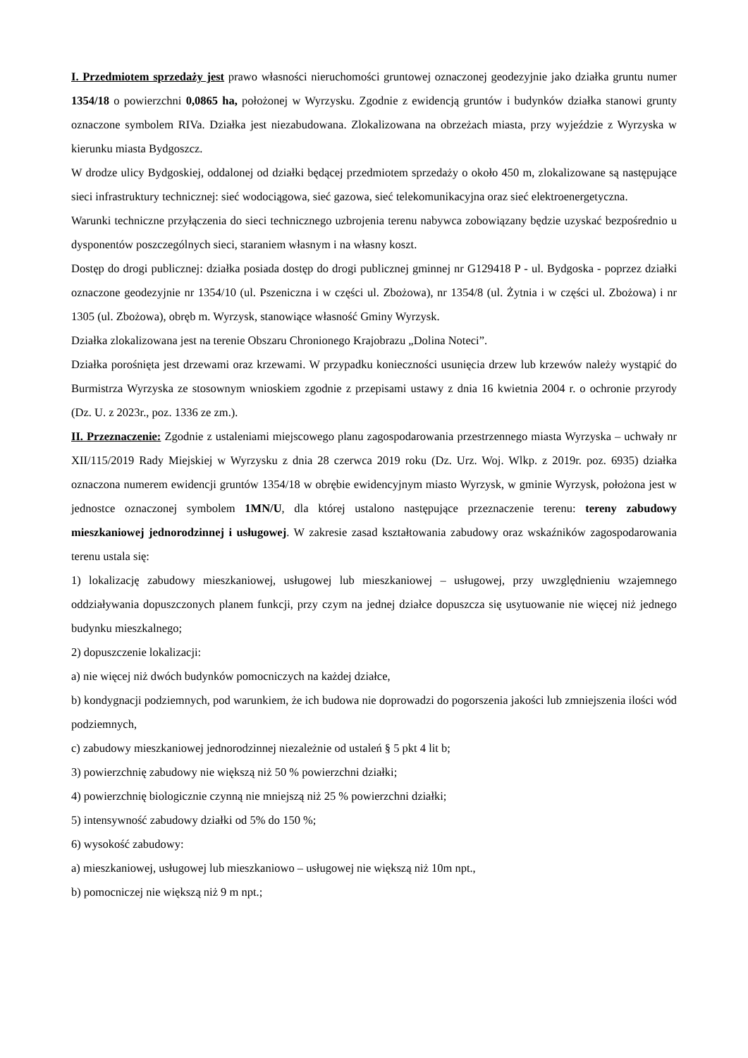I. Przedmiotem sprzedaży jest prawo własności nieruchomości gruntowej oznaczonej geodezyjnie jako działka gruntu numer 1354/18 o powierzchni 0,0865 ha, położonej w Wyrzysku. Zgodnie z ewidencją gruntów i budynków działka stanowi grunty oznaczone symbolem RIVa. Działka jest niezabudowana. Zlokalizowana na obrzeżach miasta, przy wyjeździe z Wyrzyska w kierunku miasta Bydgoszcz.
W drodze ulicy Bydgoskiej, oddalonej od działki będącej przedmiotem sprzedaży o około 450 m, zlokalizowane są następujące sieci infrastruktury technicznej: sieć wodociągowa, sieć gazowa, sieć telekomunikacyjna oraz sieć elektroenergetyczna.
Warunki techniczne przyłączenia do sieci technicznego uzbrojenia terenu nabywca zobowiązany będzie uzyskać bezpośrednio u dysponentów poszczególnych sieci, staraniem własnym i na własny koszt.
Dostęp do drogi publicznej: działka posiada dostęp do drogi publicznej gminnej nr G129418 P - ul. Bydgoska - poprzez działki oznaczone geodezyjnie nr 1354/10 (ul. Pszeniczna i w części ul. Zbożowa), nr 1354/8 (ul. Żytnia i w części ul. Zbożowa) i nr 1305 (ul. Zbożowa), obręb m. Wyrzysk, stanowiące własność Gminy Wyrzysk.
Działka zlokalizowana jest na terenie Obszaru Chronionego Krajobrazu „Dolina Noteci”.
Działka porośnięta jest drzewami oraz krzewami. W przypadku konieczności usunięcia drzew lub krzewów należy wystąpić do Burmistrza Wyrzyska ze stosownym wnioskiem zgodnie z przepisami ustawy z dnia 16 kwietnia 2004 r. o ochronie przyrody (Dz. U. z 2023r., poz. 1336 ze zm.).
II. Przeznaczenie: Zgodnie z ustaleniami miejscowego planu zagospodarowania przestrzennego miasta Wyrzyska – uchwały nr XII/115/2019 Rady Miejskiej w Wyrzysku z dnia 28 czerwca 2019 roku (Dz. Urz. Woj. Wlkp. z 2019r. poz. 6935) działka oznaczona numerem ewidencji gruntów 1354/18 w obrębie ewidencyjnym miasto Wyrzysk, w gminie Wyrzysk, położona jest w jednostce oznaczonej symbolem 1MN/U, dla której ustalono następujące przeznaczenie terenu: tereny zabudowy mieszkaniowej jednorodzinnej i usługowej. W zakresie zasad kształtowania zabudowy oraz wskaźników zagospodarowania terenu ustala się:
1) lokalizację zabudowy mieszkaniowej, usługowej lub mieszkaniowej – usługowej, przy uwzględnieniu wzajemnego oddziaływania dopuszczonych planem funkcji, przy czym na jednej działce dopuszcza się usytuowanie nie więcej niż jednego budynku mieszkalnego;
2) dopuszczenie lokalizacji:
a) nie więcej niż dwóch budynków pomocniczych na każdej działce,
b) kondygnacji podziemnych, pod warunkiem, że ich budowa nie doprowadzi do pogorszenia jakości lub zmniejszenia ilości wód podziemnych,
c) zabudowy mieszkaniowej jednorodzinnej niezależnie od ustaleń § 5 pkt 4 lit b;
3) powierzchnię zabudowy nie większą niż 50 % powierzchni działki;
4) powierzchnię biologicznie czynną nie mniejszą niż 25 % powierzchni działki;
5) intensywność zabudowy działki od 5% do 150 %;
6) wysokość zabudowy:
a) mieszkaniowej, usługowej lub mieszkaniowo – usługowej nie większą niż 10m npt.,
b) pomocniczej nie większą niż 9 m npt.;